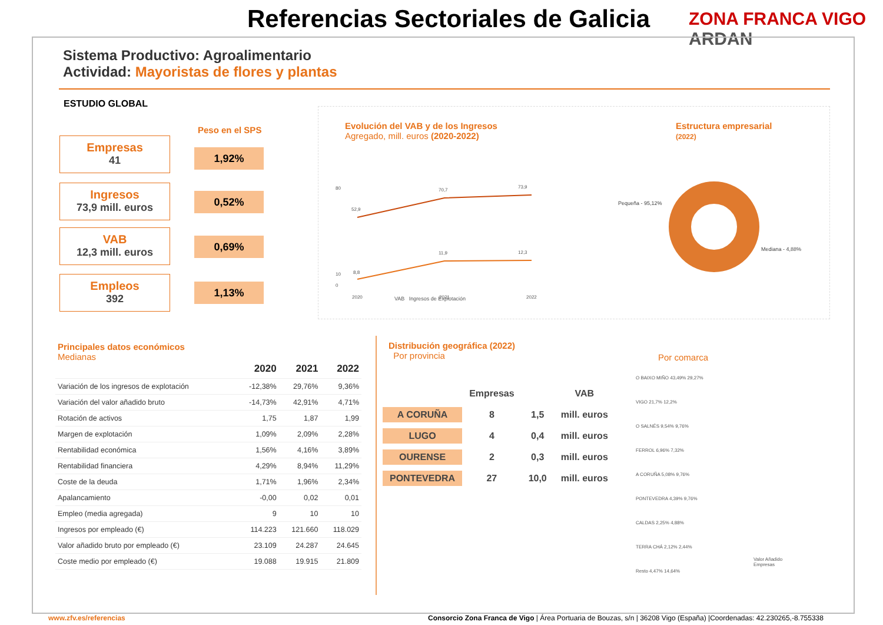Referencias Sectoriales de Galicia
ZONA FRANCA VIGO ARDAN
Sistema Productivo: Agroalimentario
Actividad: Mayoristas de flores y plantas
ESTUDIO GLOBAL
Peso en el SPS
Empresas
41
1,92%
Ingresos
73,9 mill. euros
0,52%
VAB
12,3 mill. euros
0,69%
Empleos
392
1,13%
Evolución del VAB y de los Ingresos
Agregado, mill. euros (2020-2022)
80
10
0
52,9
70,7
73,9
8,8
11,9
12,3
2020
2021
2022
VAB Ingresos de Explotación
Estructura empresarial
(2022)
Pequeña - 95,12%
Mediana - 4,88%
Principales datos económicos
Medianas
| | 2020 | 2021 | 2022 |
| --- | --- | --- | --- |
| Variación de los ingresos de explotación | -12,38% | 29,76% | 9,36% |
| Variación del valor añadido bruto | -14,73% | 42,91% | 4,71% |
| Rotación de activos | 1,75 | 1,87 | 1,99 |
| Margen de explotación | 1,09% | 2,09% | 2,28% |
| Rentabilidad económica | 1,56% | 4,16% | 3,89% |
| Rentabilidad financiera | 4,29% | 8,94% | 11,29% |
| Coste de la deuda | 1,71% | 1,96% | 2,34% |
| Apalancamiento | -0,00 | 0,02 | 0,01 |
| Empleo (media agregada) | 9 | 10 | 10 |
| Ingresos por empleado (€) | 114.223 | 121.660 | 118.029 |
| Valor añadido bruto por empleado (€) | 23.109 | 24.287 | 24.645 |
| Coste medio por empleado (€) | 19.088 | 19.915 | 21.809 |
Distribución geográfica (2022)
Por provincia
Por comarca
| | Empresas | | VAB |
| A CORUÑA | 8 | 1,5 | mill. euros |
| LUGO | 4 | 0,4 | mill. euros |
| OURENSE | 2 | 0,3 | mill. euros |
| PONTEVEDRA | 27 | 10,0 | mill. euros |
O BAIXO MIÑO 43,49% 29,27%
VIGO 21,7% 12,2%
O SALNÉS 9,54% 9,76%
FERROL 6,96% 7,32%
A CORUÑA 5,08% 9,76%
PONTEVEDRA 4,39% 9,76%
CALDAS 2,25% 4,88%
TERRA CHÁ 2,12% 2,44%
Resto 4,47% 14,64%
Valor Añadido
Empresas
www.zfv.es/referencias
Consorcio Zona Franca de Vigo | Área Portuaria de Bouzas, s/n | 36208 Vigo (España) |Coordenadas: 42.230265,-8.755338